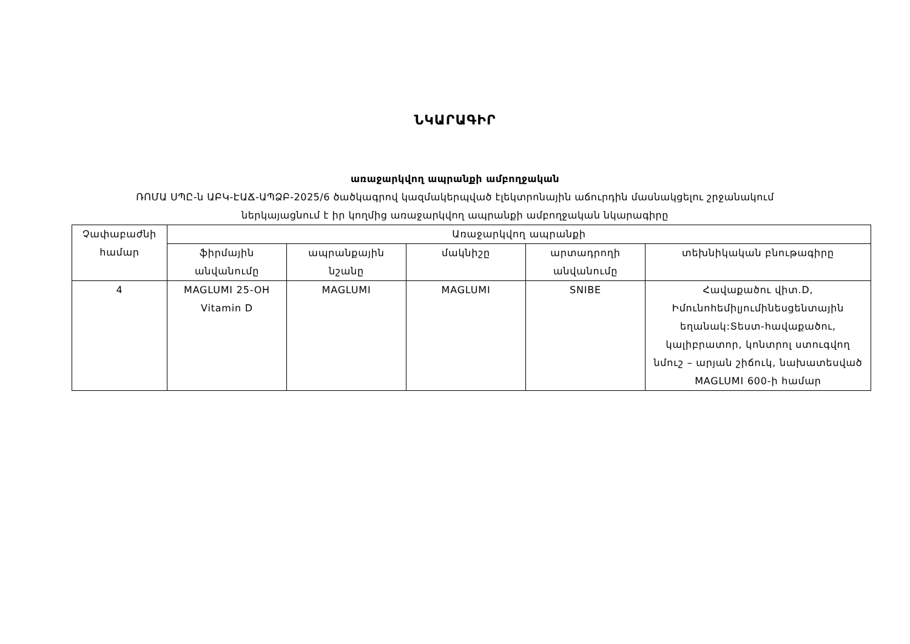ՆԿԱՐԱԳԻՐ
առաջարկվող ապրանքի ամբողջական
ՌՈՄԱ ՍՊԸ-ն ԱԲԿ-ԷԱՃ-ԱՊՁԲ-2025/6 ծածկագրով կազմակերպված էլեկտրոնային աճուրդին մասնակցելու շրջանակում
ներկայացնում է իր կողմից առաջարկվող ապրանքի ամբողջական նկարագիրը
| Չափաբաժնի համար | Առաջարկվող ապրանքի | | | | |
| --- | --- | --- | --- | --- | --- |
| | ֆիրմային անվանումը | ապրանքային նշանը | մակնիշը | արտադրողի անվանումը | տեխնիկական բնութագիրը |
| 4 | MAGLUMI 25-OH Vitamin D | MAGLUMI | MAGLUMI | SNIBE | Հավաքածու վիտ.D, Իմունոհեմիլյումինեսցենտային եղանակ:Տեստ-հավաքածու, կալիբրատոր, կոնտրոլ ստուգվող նմուշ – արյան շիճուկ, նախատեսված MAGLUMI 600-ի համար |